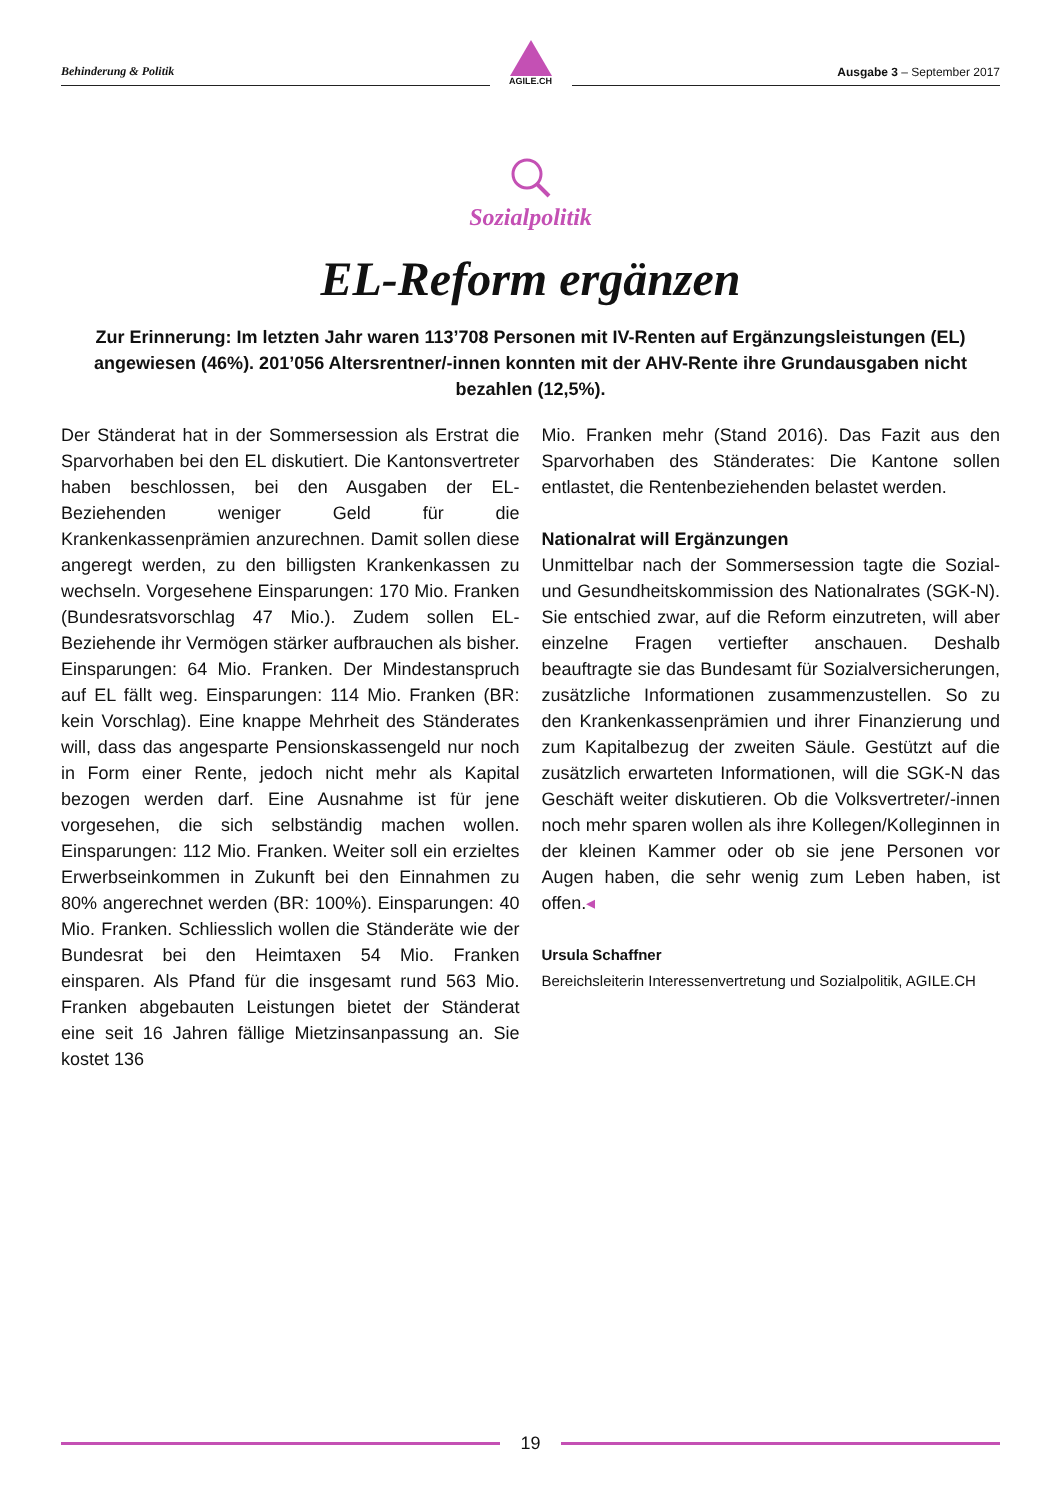Behinderung & Politik
AGILE.CH
Ausgabe 3 – September 2017
Sozialpolitik
EL-Reform ergänzen
Zur Erinnerung: Im letzten Jahr waren 113’708 Personen mit IV-Renten auf Ergänzungsleistungen (EL) angewiesen (46%). 201’056 Altersrentner/-innen konnten mit der AHV-Rente ihre Grundausgaben nicht bezahlen (12,5%).
Der Ständerat hat in der Sommersession als Erstrat die Sparvorhaben bei den EL diskutiert. Die Kantonsvertreter haben beschlossen, bei den Ausgaben der EL-Beziehenden weniger Geld für die Krankenkassenprämien anzurechnen. Damit sollen diese angeregt werden, zu den billigsten Krankenkassen zu wechseln. Vorgesehene Einsparungen: 170 Mio. Franken (Bundesratsvorschlag 47 Mio.). Zudem sollen EL-Beziehende ihr Vermögen stärker aufbrauchen als bisher. Einsparungen: 64 Mio. Franken. Der Mindestanspruch auf EL fällt weg. Einsparungen: 114 Mio. Franken (BR: kein Vorschlag). Eine knappe Mehrheit des Ständerates will, dass das angesparte Pensionskassengeld nur noch in Form einer Rente, jedoch nicht mehr als Kapital bezogen werden darf. Eine Ausnahme ist für jene vorgesehen, die sich selbständig machen wollen. Einsparungen: 112 Mio. Franken. Weiter soll ein erzieltes Erwerbseinkommen in Zukunft bei den Einnahmen zu 80% angerechnet werden (BR: 100%). Einsparungen: 40 Mio. Franken. Schliesslich wollen die Ständeräte wie der Bundesrat bei den Heimtaxen 54 Mio. Franken einsparen. Als Pfand für die insgesamt rund 563 Mio. Franken abgebauten Leistungen bietet der Ständerat eine seit 16 Jahren fällige Mietzinsanpassung an. Sie kostet 136
Mio. Franken mehr (Stand 2016). Das Fazit aus den Sparvorhaben des Ständerates: Die Kantone sollen entlastet, die Rentenbeziehenden belastet werden.
Nationalrat will Ergänzungen
Unmittelbar nach der Sommersession tagte die Sozial- und Gesundheitskommission des Nationalrates (SGK-N). Sie entschied zwar, auf die Reform einzutreten, will aber einzelne Fragen vertiefter anschauen. Deshalb beauftragte sie das Bundesamt für Sozialversicherungen, zusätzliche Informationen zusammenzustellen. So zu den Krankenkassenprämien und ihrer Finanzierung und zum Kapitalbezug der zweiten Säule. Gestützt auf die zusätzlich erwarteten Informationen, will die SGK-N das Geschäft weiter diskutieren. Ob die Volksvertreter/-innen noch mehr sparen wollen als ihre Kollegen/Kolleginnen in der kleinen Kammer oder ob sie jene Personen vor Augen haben, die sehr wenig zum Leben haben, ist offen.◂
Ursula Schaffner
Bereichsleiterin Interessenvertretung und Sozialpolitik, AGILE.CH
19